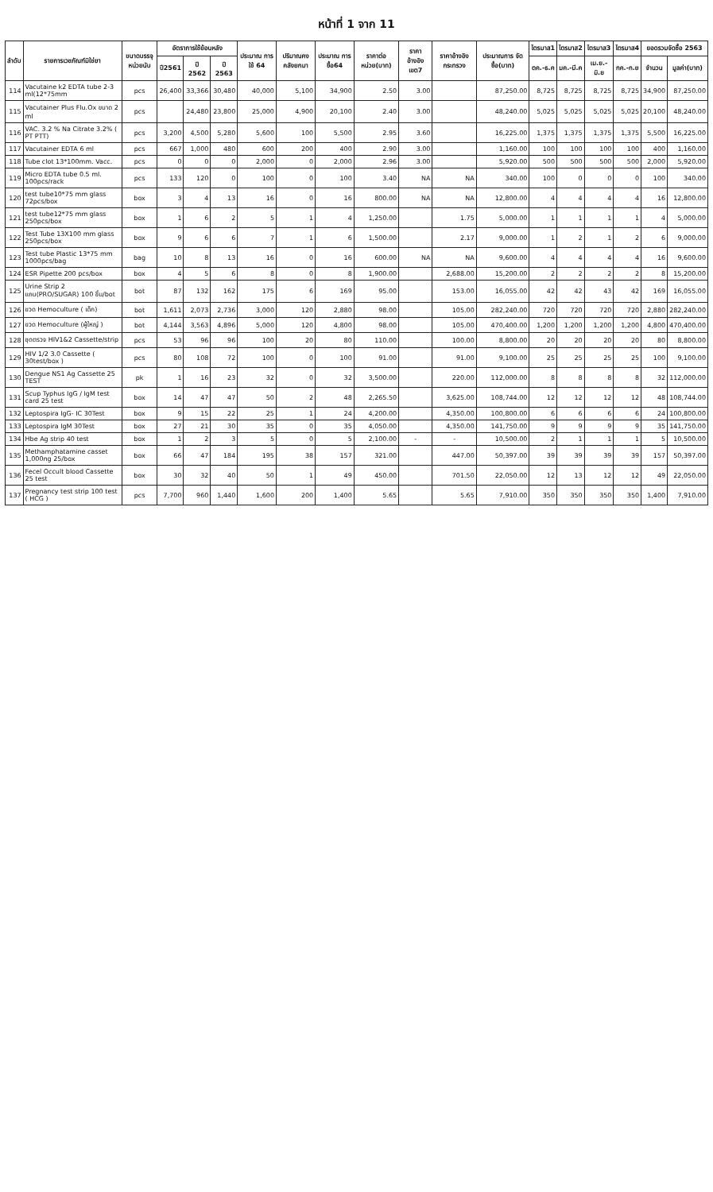หน้าที่ 1 จาก 11
| ลำดับ | รายการเวชภัณฑ์มิใช่ยา | ขนาดบรรจุ หน่วยนับ | อัตราการใช้ย้อนหลัง | | | ประมาณ การใช้ 64 | ปริมาณคง คลังยกมา | ประมาณ การซื้อ64 | ราคาต่อ หน่วย(บาท) | ราคา อ้างอิงเขต7 | ราคาอ้างอิง กระทรวง | ประมาณการ จัดซื้อ(บาท) | ไตรมาส1 | ไตรมาส2 | ไตรมาส3 | ไตรมาส4 | ยอดรวมจัดซื้อ 2563 | |
| --- | --- | --- | --- | --- | --- | --- | --- | --- | --- | --- | --- | --- | --- | --- | --- | --- | --- | --- |
| | | | ปี2561 | ปี 2562 | ปี 2563 | | | | | | | | ตค.-ธ.ค | มค.-มี.ค | เม.ย.-มิ.ย | กค.-ก.ย | จำนวน | มูลค่า(บาท) |
| 114 | Vacutaine k2 EDTA tube 2-3 ml(12*75mm | pcs | 26,400 | 33,366 | 30,480 | 40,000 | 5,100 | 34,900 | 2.50 | 3.00 | | 87,250.00 | 8,725 | 8,725 | 8,725 | 8,725 | 34,900 | 87,250.00 |
| 115 | Vacutainer Plus Flu.Ox ขนาด 2 ml | pcs | | 24,480 | 23,800 | 25,000 | 4,900 | 20,100 | 2.40 | 3.00 | | 48,240.00 | 5,025 | 5,025 | 5,025 | 5,025 | 20,100 | 48,240.00 |
| 116 | VAC. 3.2 % Na Citrate 3.2% ( PT PTT) | pcs | 3,200 | 4,500 | 5,280 | 5,600 | 100 | 5,500 | 2.95 | 3.60 | | 16,225.00 | 1,375 | 1,375 | 1,375 | 1,375 | 5,500 | 16,225.00 |
| 117 | Vacutainer EDTA 6 ml | pcs | 667 | 1,000 | 480 | 600 | 200 | 400 | 2.90 | 3.00 | | 1,160.00 | 100 | 100 | 100 | 100 | 400 | 1,160.00 |
| 118 | Tube clot 13*100mm. Vacc. | pcs | 0 | 0 | 0 | 2,000 | 0 | 2,000 | 2.96 | 3.00 | | 5,920.00 | 500 | 500 | 500 | 500 | 2,000 | 5,920.00 |
| 119 | Micro EDTA tube 0.5 ml. 100pcs/rack | pcs | 133 | 120 | 0 | 100 | 0 | 100 | 3.40 | NA | NA | 340.00 | 100 | 0 | 0 | 0 | 100 | 340.00 |
| 120 | test tube10*75 mm glass 72pcs/box | box | 3 | 4 | 13 | 16 | 0 | 16 | 800.00 | NA | NA | 12,800.00 | 4 | 4 | 4 | 4 | 16 | 12,800.00 |
| 121 | test tube12*75 mm glass 250pcs/box | box | 1 | 6 | 2 | 5 | 1 | 4 | 1,250.00 | | 1.75 | 5,000.00 | 1 | 1 | 1 | 1 | 4 | 5,000.00 |
| 122 | Test Tube 13X100 mm glass 250pcs/box | box | 9 | 6 | 6 | 7 | 1 | 6 | 1,500.00 | | 2.17 | 9,000.00 | 1 | 2 | 1 | 2 | 6 | 9,000.00 |
| 123 | Test tube Plastic 13*75 mm 1000pcs/bag | bag | 10 | 8 | 13 | 16 | 0 | 16 | 600.00 | NA | NA | 9,600.00 | 4 | 4 | 4 | 4 | 16 | 9,600.00 |
| 124 | ESR Pipette 200 pcs/box | box | 4 | 5 | 6 | 8 | 0 | 8 | 1,900.00 | | 2,688.00 | 15,200.00 | 2 | 2 | 2 | 2 | 8 | 15,200.00 |
| 125 | Urine Strip 2 แถบ(PRO/SUGAR) 100 ชิ้น/bot | bot | 87 | 132 | 162 | 175 | 6 | 169 | 95.00 | | 153.00 | 16,055.00 | 42 | 42 | 43 | 42 | 169 | 16,055.00 |
| 126 | ขวด Hemoculture ( เด็ก) | bot | 1,611 | 2,073 | 2,736 | 3,000 | 120 | 2,880 | 98.00 | | 105.00 | 282,240.00 | 720 | 720 | 720 | 720 | 2,880 | 282,240.00 |
| 127 | ขวด Hemoculture (ผู้ใหญ่ ) | bot | 4,144 | 3,563 | 4,896 | 5,000 | 120 | 4,800 | 98.00 | | 105.00 | 470,400.00 | 1,200 | 1,200 | 1,200 | 1,200 | 4,800 | 470,400.00 |
| 128 | ชุดตรวจ HIV1&2 Cassette/strip | pcs | 53 | 96 | 96 | 100 | 20 | 80 | 110.00 | | 100.00 | 8,800.00 | 20 | 20 | 20 | 20 | 80 | 8,800.00 |
| 129 | HIV 1/2 3.0 Cassette ( 30test/box ) | pcs | 80 | 108 | 72 | 100 | 0 | 100 | 91.00 | | 91.00 | 9,100.00 | 25 | 25 | 25 | 25 | 100 | 9,100.00 |
| 130 | Dengue NS1 Ag Cassette 25 TEST | pk | 1 | 16 | 23 | 32 | 0 | 32 | 3,500.00 | | 220.00 | 112,000.00 | 8 | 8 | 8 | 8 | 32 | 112,000.00 |
| 131 | Scup Typhus IgG / IgM test card 25 test | box | 14 | 47 | 47 | 50 | 2 | 48 | 2,265.50 | | 3,625.00 | 108,744.00 | 12 | 12 | 12 | 12 | 48 | 108,744.00 |
| 132 | Leptospira IgG- IC 30Test | box | 9 | 15 | 22 | 25 | 1 | 24 | 4,200.00 | | 4,350.00 | 100,800.00 | 6 | 6 | 6 | 6 | 24 | 100,800.00 |
| 133 | Leptospira IgM 30Test | box | 27 | 21 | 30 | 35 | 0 | 35 | 4,050.00 | | 4,350.00 | 141,750.00 | 9 | 9 | 9 | 9 | 35 | 141,750.00 |
| 134 | Hbe Ag strip 40 test | box | 1 | 2 | 3 | 5 | 0 | 5 | 2,100.00 | - | - | 10,500.00 | 2 | 1 | 1 | 1 | 5 | 10,500.00 |
| 135 | Methamphatamine casset 1,000ng 25/box | box | 66 | 47 | 184 | 195 | 38 | 157 | 321.00 | | 447.00 | 50,397.00 | 39 | 39 | 39 | 39 | 157 | 50,397.00 |
| 136 | Fecel Occult blood Cassette 25 test | box | 30 | 32 | 40 | 50 | 1 | 49 | 450.00 | | 701.50 | 22,050.00 | 12 | 13 | 12 | 12 | 49 | 22,050.00 |
| 137 | Pregnancy test strip 100 test ( HCG ) | pcs | 7,700 | 960 | 1,440 | 1,600 | 200 | 1,400 | 5.65 | | 5.65 | 7,910.00 | 350 | 350 | 350 | 350 | 1,400 | 7,910.00 |